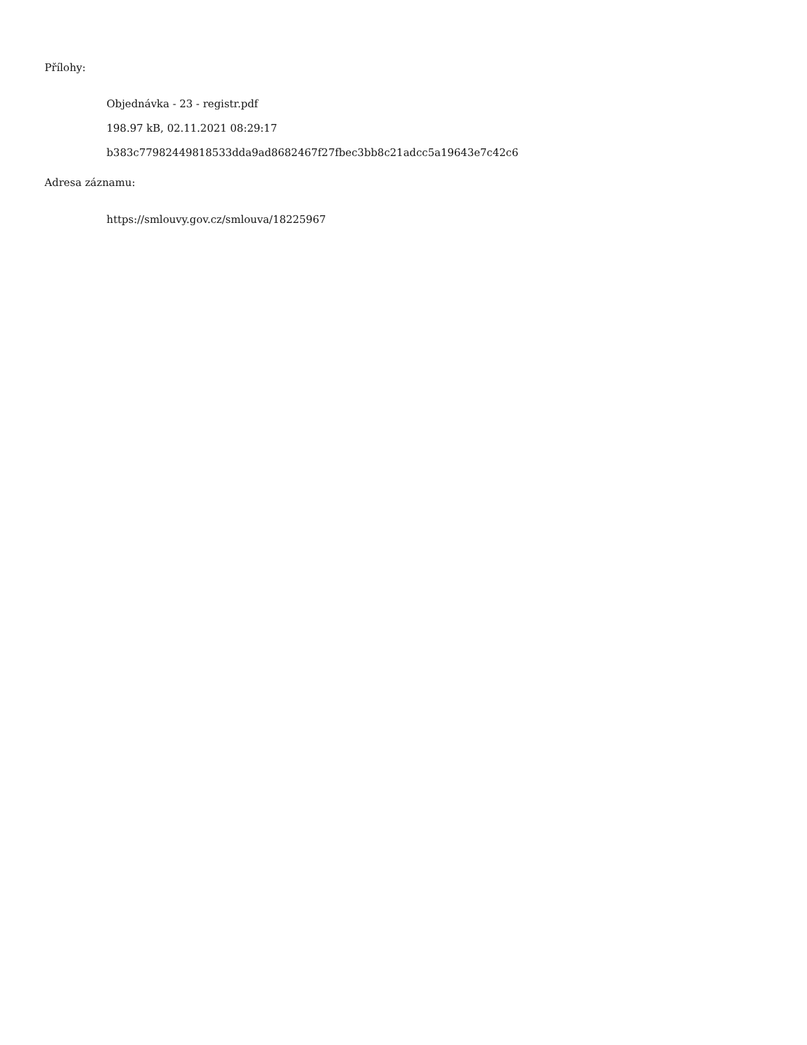Přílohy:
Objednávka - 23 - registr.pdf
198.97 kB, 02.11.2021 08:29:17
b383c77982449818533dda9ad8682467f27fbec3bb8c21adcc5a19643e7c42c6
Adresa záznamu:
https://smlouvy.gov.cz/smlouva/18225967